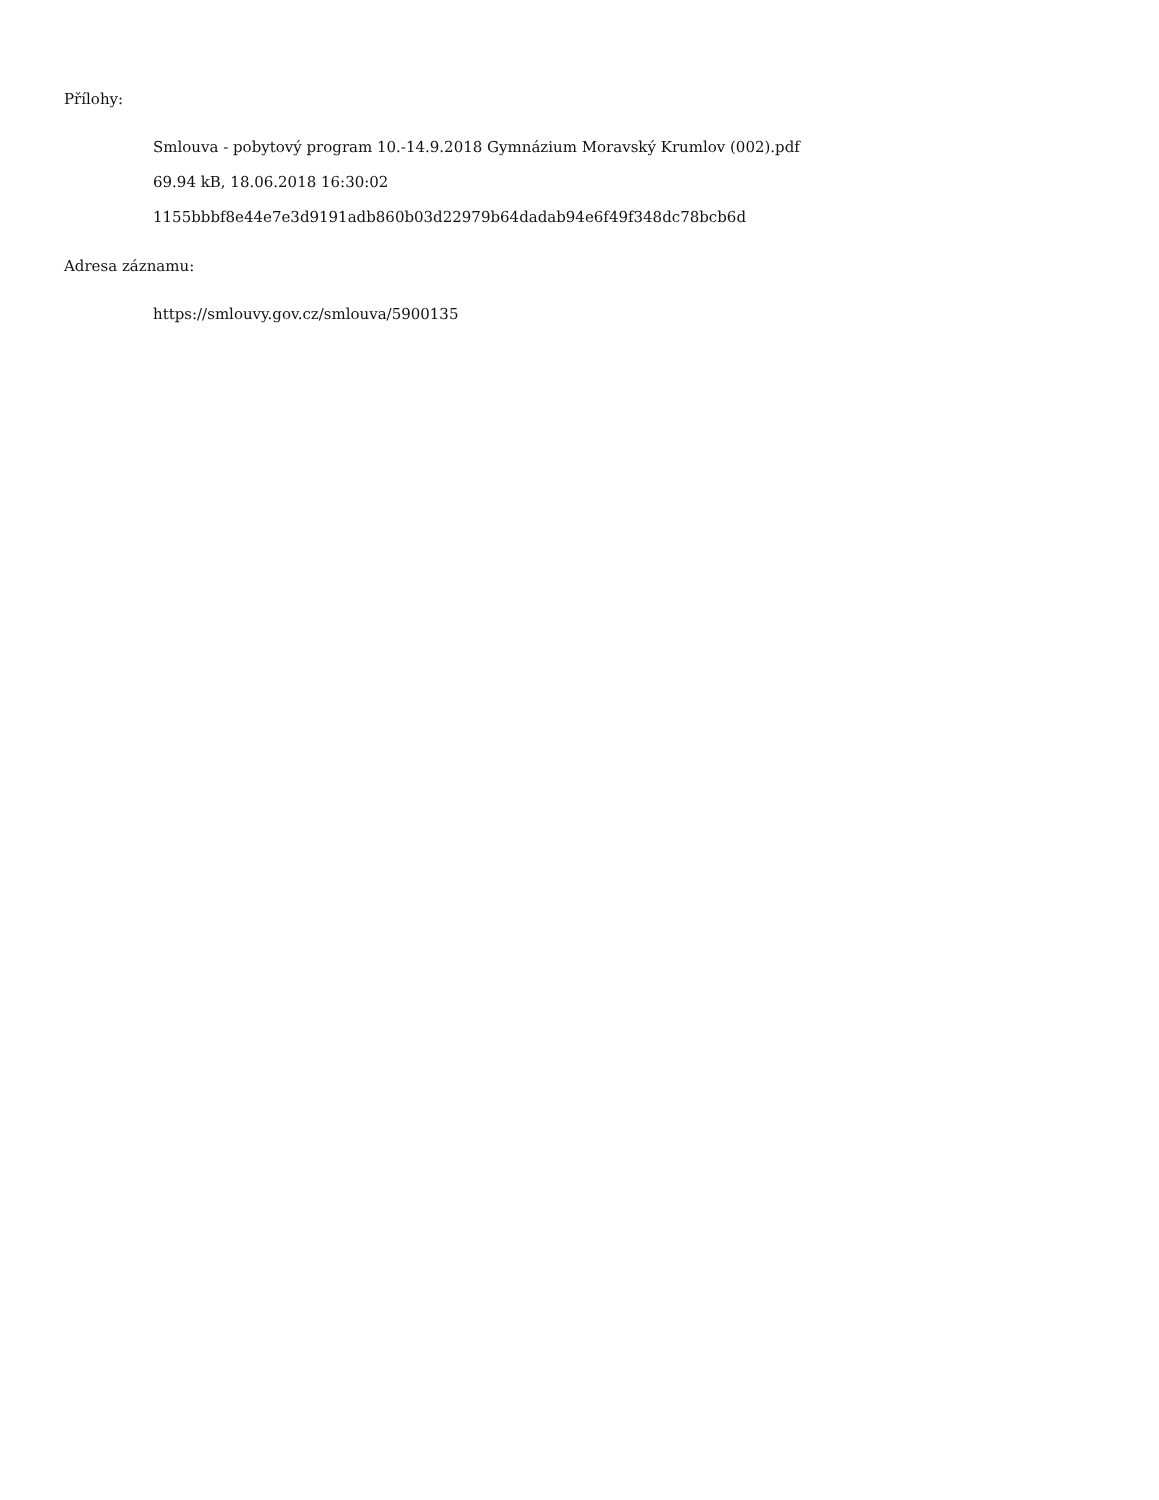Přílohy:
Smlouva - pobytový program 10.-14.9.2018 Gymnázium Moravský Krumlov (002).pdf
69.94 kB, 18.06.2018 16:30:02
1155bbbf8e44e7e3d9191adb860b03d22979b64dadab94e6f49f348dc78bcb6d
Adresa záznamu:
https://smlouvy.gov.cz/smlouva/5900135